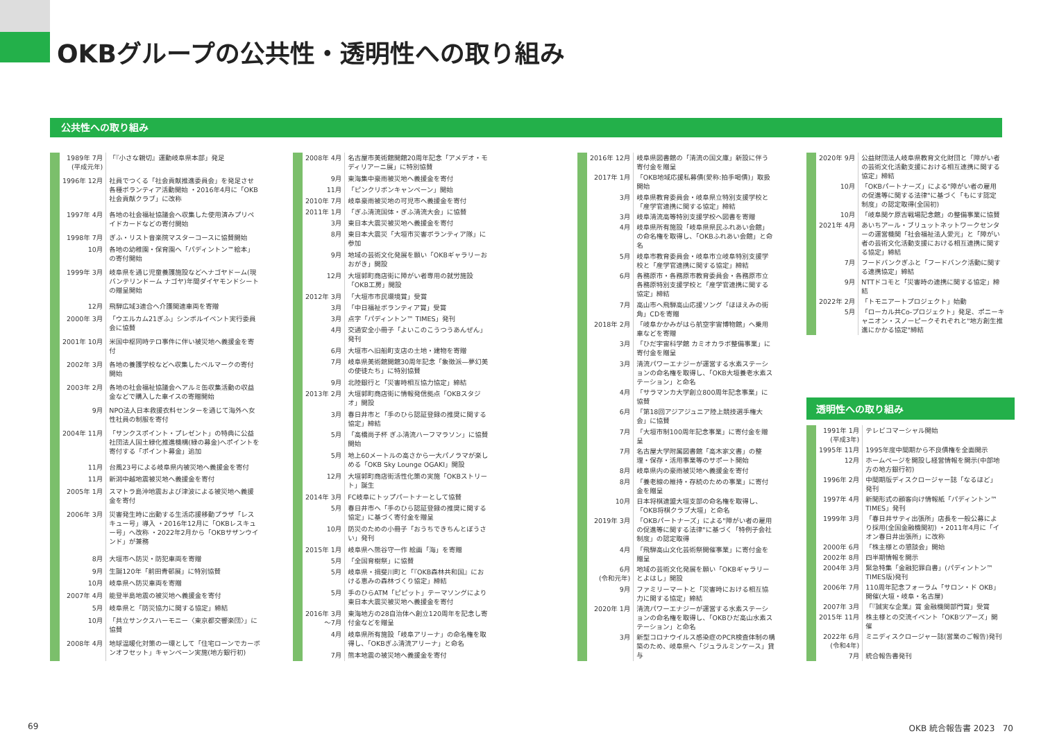OKBグループの公共性・透明性への取り組み
公共性への取り組み
| 1989年 7月 (平成元年) | 「『小さな親切』運動岐阜県本部」発足 |
| 1996年 12月 | 社員でつくる「社会貢献推進委員会」を発足させ各種ボランティア活動開始 ・2016年4月に「OKB社会貢献クラブ」に改称 |
| 1997年 4月 | 各地の社会福祉協議会へ収集した使用済みプリペイドカードなどの寄付開始 |
| 1998年 7月 | ぎふ・リスト音楽院マスターコースに協賛開始 |
| 10月 | 各地の幼稚園・保育園へ「パディントン™絵本」の寄付開始 |
| 1999年 3月 | 岐阜県を通じ児童養護施設などへナゴヤドーム(現 バンテリンドーム ナゴヤ)年間ダイヤモンドシートの贈呈開始 |
| 12月 | 飛騨広域3連合へ介護関連車両を寄贈 |
| 2000年 3月 | 「ウエルカム21ぎふ」シンボルイベント実行委員会に協賛 |
| 2001年 10月 | 米国中枢同時テロ事件に伴い被災地へ義援金を寄付 |
| 2002年 3月 | 各地の養護学校などへ収集したベルマークの寄付開始 |
| 2003年 2月 | 各地の社会福祉協議会へアルミ缶収集活動の収益金などで購入した車イスの寄贈開始 |
| 9月 | NPO法人日本救援衣料センターを通じて海外へ女性社員の制服を寄付 |
| 2004年 11月 | 「サンクスポイント・プレゼント」の特典に公益社団法人国土緑化推進機構(緑の募金)へポイントを寄付する「ポイント募金」追加 |
| 11月 | 台風23号による岐阜県内被災地へ義援金を寄付 |
| 11月 | 新潟中越地震被災地へ義援金を寄付 |
| 2005年 1月 | スマトラ島沖地震および津波による被災地へ義援金を寄付 |
| 2006年 3月 | 災害発生時に出動する生活応援移動プラザ「レスキュー号」導入 ・2016年12月に「OKBレスキュー号」へ改称 ・2022年2月から「OKBサザンウインド」が兼務 |
| 8月 | 大垣市へ防災・防犯車両を寄贈 |
| 9月 | 生誕120年「前田青邨展」に特別協賛 |
| 10月 | 岐阜県へ防災車両を寄贈 |
| 2007年 4月 | 能登半島地震の被災地へ義援金を寄付 |
| 5月 | 岐阜県と「防災協力に関する協定」締結 |
| 10月 | 「共立サンクスハーモニー〈東京都交響楽団〉」に協賛 |
| 2008年 4月 | 地球温暖化対策の一環として「住宅ローンでカーボンオフセット」キャンペーン実施(地方銀行初) |
| 2008年 4月 | 名古屋市美術館開館20周年記念「アメデオ・モディリアーニ展」に特別協賛 |
| 9月 | 東海集中豪雨被災地へ義援金を寄付 |
| 11月 | 「ピンクリボンキャンペーン」開始 |
| 2010年 7月 | 岐阜豪雨被災地の可児市へ義援金を寄付 |
| 2011年 1月 | 「ぎふ清流国体・ぎふ清流大会」に協賛 |
| 3月 | 東日本大震災被災地へ義援金を寄付 |
| 8月 | 東日本大震災「大垣市災害ボランティア隊」に参加 |
| 9月 | 地域の芸術文化発展を願い「OKBギャラリーおおがき」開設 |
| 12月 | 大垣郭町商店街に障がい者専用の就労施設「OKB工房」開設 |
| 2012年 3月 | 「大垣市市民環境賞」受賞 |
| 3月 | 「中日福祉ボランティア賞」受賞 |
| 3月 | 点字「パディントン™ TIMES」発刊 |
| 4月 | 交通安全小冊子「よいこのこうつうあんぜん」発刊 |
| 6月 | 大垣市へ旧船町支店の土地・建物を寄贈 |
| 7月 | 岐阜県美術館開館30周年記念「象徴派—夢幻美の使徒たち」に特別協賛 |
| 9月 | 北陸銀行と「災害時相互協力協定」締結 |
| 2013年 2月 | 大垣郭町商店街に情報発信拠点「OKBスタジオ」開設 |
| 3月 | 春日井市と「手のひら認証登録の推奨に関する協定」締結 |
| 5月 | 「高橋尚子杯 ぎふ清流ハーフマラソン」に協賛開始 |
| 5月 | 地上60メートルの高さから一大パノラマが楽しめる「OKB Sky Lounge OGAKI」開設 |
| 12月 | 大垣郭町商店街活性化策の実施「OKBストリート」誕生 |
| 2014年 3月 | FC岐阜にトップパートナーとして協賛 |
| 5月 | 春日井市へ「手のひら認証登録の推奨に関する協定」に基づく寄付金を贈呈 |
| 10月 | 防災のための小冊子「おうちできちんとぼうさい」発刊 |
| 2015年 1月 | 岐阜県へ熊谷守一作 絵画「海」を寄贈 |
| 5月 | 「全国育樹祭」に協賛 |
| 5月 | 岐阜県・揖斐川町と「『OKB森林共和国』における恵みの森林づくり協定」締結 |
| 5月 | 手のひらATM「ピピット」テーマソングにより東日本大震災被災地へ義援金を寄付 |
| 2016年 3月 〜7月 | 東海地方の28自治体へ創立120周年を記念し寄付金などを贈呈 |
| 4月 | 岐阜県所有施設「岐阜アリーナ」の命名権を取得し、「OKBぎふ清流アリーナ」と命名 |
| 7月 | 熊本地震の被災地へ義援金を寄付 |
| 2016年 12月 | 岐阜県図書館の「清流の国文庫」新設に伴う寄付金を贈呈 |
| 2017年 1月 | 「OKB地域応援私募債(愛称:拍手喝債)」取扱開始 |
| 3月 | 岐阜県教育委員会・岐阜県立特別支援学校と「産学官連携に関する協定」締結 |
| 3月 | 岐阜清流高等特別支援学校へ図書を寄贈 |
| 4月 | 岐阜県所有施設「岐阜県県民ふれあい会館」の命名権を取得し、「OKBふれあい会館」と命名 |
| 5月 | 岐阜市教育委員会・岐阜市立岐阜特別支援学校と「産学官連携に関する協定」締結 |
| 6月 | 各務原市・各務原市教育委員会・各務原市立各務原特別支援学校と「産学官連携に関する協定」締結 |
| 7月 | 高山市へ飛騨高山応援ソング「ほほえみの街角」CDを寄贈 |
| 2018年 2月 | 「岐阜かかみがはら航空宇宙博物館」へ乗用車などを寄贈 |
| 3月 | 「ひだ宇宙科学館 カミオカラボ整備事業」に寄付金を贈呈 |
| 3月 | 清流パワーエナジーが運営する水素ステーションの命名権を取得し、「OKB大垣養老水素ステーション」と命名 |
| 4月 | 「サラマンカ大学創立800周年記念事業」に協賛 |
| 6月 | 「第18回アジアジュニア陸上競技選手権大会」に協賛 |
| 7月 | 「大垣市制100周年記念事業」に寄付金を贈呈 |
| 7月 | 名古屋大学附属図書館「高木家文書」の整理・保存・活用事業等のサポート開始 |
| 8月 | 岐阜県内の豪雨被災地へ義援金を寄付 |
| 8月 | 「養老線の維持・存続のための事業」に寄付金を贈呈 |
| 10月 | 日本将棋連盟大垣支部の命名権を取得し、「OKB将棋クラブ大垣」と命名 |
| 2019年 3月 | 「OKBパートナーズ」による"障がい者の雇用の促進等に関する法律"に基づく「特例子会社制度」の認定取得 |
| 4月 | 「飛騨高山文化芸術祭開催事業」に寄付金を贈呈 |
| 6月 (令和元年) | 地域の芸術文化発展を願い「OKBギャラリーとよはし」開設 |
| 9月 | ファミリーマートと「災害時における相互協力に関する協定」締結 |
| 2020年 1月 | 清流パワーエナジーが運営する水素ステーションの命名権を取得し、「OKBひだ高山水素ステーション」と命名 |
| 3月 | 新型コロナウイルス感染症のPCR検査体制の構築のため、岐阜県へ「ジュラルミンケース」貸与 |
| 2020年 9月 | 公益財団法人岐阜県教育文化財団と「障がい者の芸術文化活動支援における相互連携に関する協定」締結 |
| 10月 | 「OKBパートナーズ」による"障がい者の雇用の促進等に関する法律"に基づく「もにす認定制度」の認定取得(全国初) |
| 10月 | 「岐阜関ケ原古戦場記念館」の整備事業に協賛 |
| 2021年 4月 | あいちアール・ブリュットネットワークセンターの運営機関「社会福祉法人愛光」と「障がい者の芸術文化活動支援における相互連携に関する協定」締結 |
| 7月 | フードバンクぎふと「フードバンク活動に関する連携協定」締結 |
| 9月 | NTTドコモと「災害時の連携に関する協定」締結 |
| 2022年 2月 | 「トモニアートプロジェクト」始動 |
| 5月 | 「ローカル共Co-プロジェクト」発足、ポニーキャニオン・スノーピークそれぞれと"地方創生推進にかかる協定"締結 |
透明性への取り組み
| 1991年 1月 (平成3年) | テレビコマーシャル開始 |
| 1995年 11月 | 1995年度中間期から不良債権を全面開示 |
| 12月 | ホームページを開設し経営情報を開示(中部地方の地方銀行初) |
| 1996年 2月 | 中間期版ディスクロージャー誌「なるほど」発刊 |
| 1997年 4月 | 新聞形式の顧客向け情報紙「パディントン™ TIMES」発刊 |
| 1999年 3月 | 「春日井サティ出張所」店長を一般公募により採用(全国金融機関初) ・2011年4月に「イオン春日井出張所」に改称 |
| 2000年 6月 | 「株主様との懇談会」開始 |
| 2002年 8月 | 四半期情報を開示 |
| 2004年 3月 | 緊急特集「金融犯罪白書」(パディントン™ TIMES版)発刊 |
| 2006年 7月 | 110周年記念フォーラム「サロン・ド OKB」開催(大垣・岐阜・名古屋) |
| 2007年 3月 | 「『誠実な企業』賞 金融機関部門賞」受賞 |
| 2015年 11月 | 株主様との交流イベント「OKBツアーズ」開催 |
| 2022年 6月 (令和4年) | ミニディスクロージャー誌(営業のご報告)発刊 |
| 7月 | 統合報告書発刊 |
69 OKB 統合報告書 2023 70